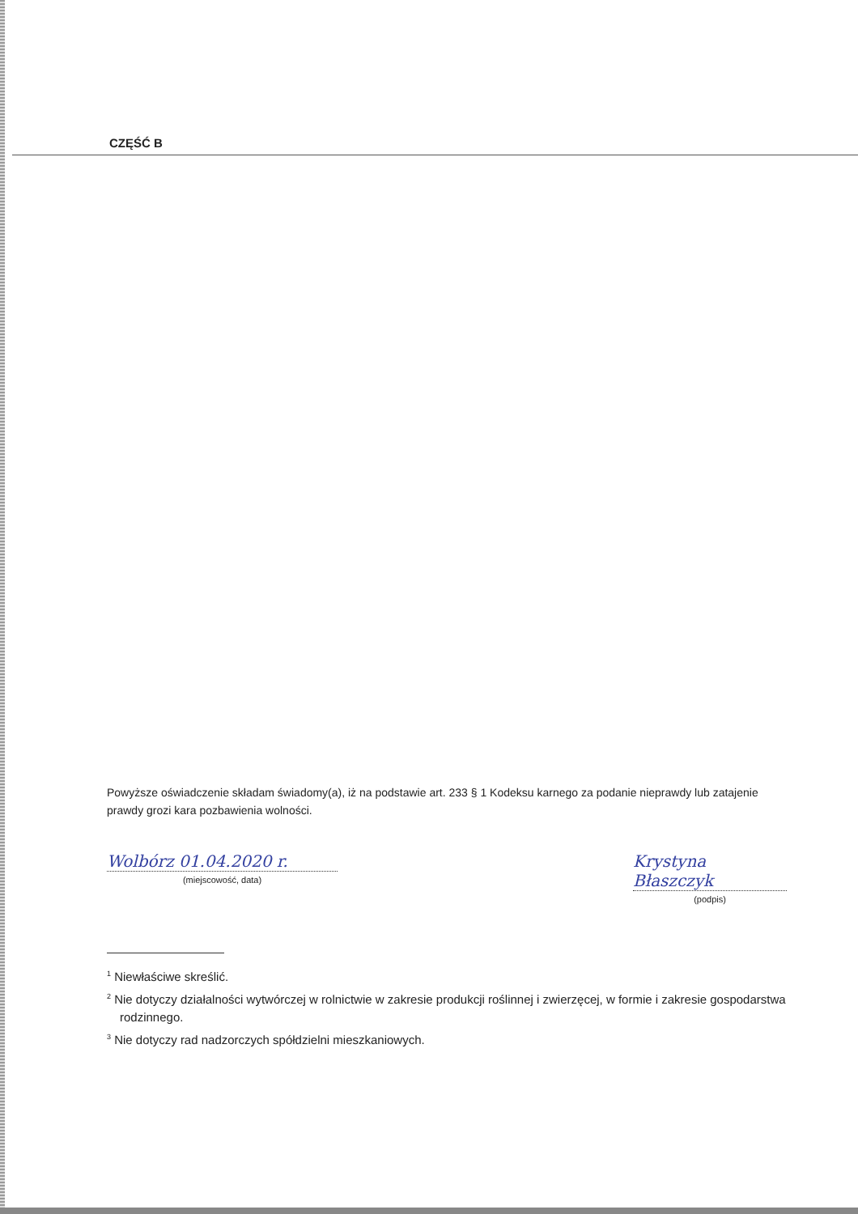CZĘŚĆ B
Powyższe oświadczenie składam świadomy(a), iż na podstawie art. 233 § 1 Kodeksu karnego za podanie nieprawdy lub zatajenie prawdy grozi kara pozbawienia wolności.
Wolbórz 01.04.2020 r.
(miejscowość, data)
Krystyna Błaszczyk
(podpis)
<sup>1</sup> Niewłaściwe skreślić.
<sup>2</sup> Nie dotyczy działalności wytwórczej w rolnictwie w zakresie produkcji roślinnej i zwierzęcej, w formie i zakresie gospodarstwa rodzinnego.
<sup>3</sup> Nie dotyczy rad nadzorczych spółdzielni mieszkaniowych.